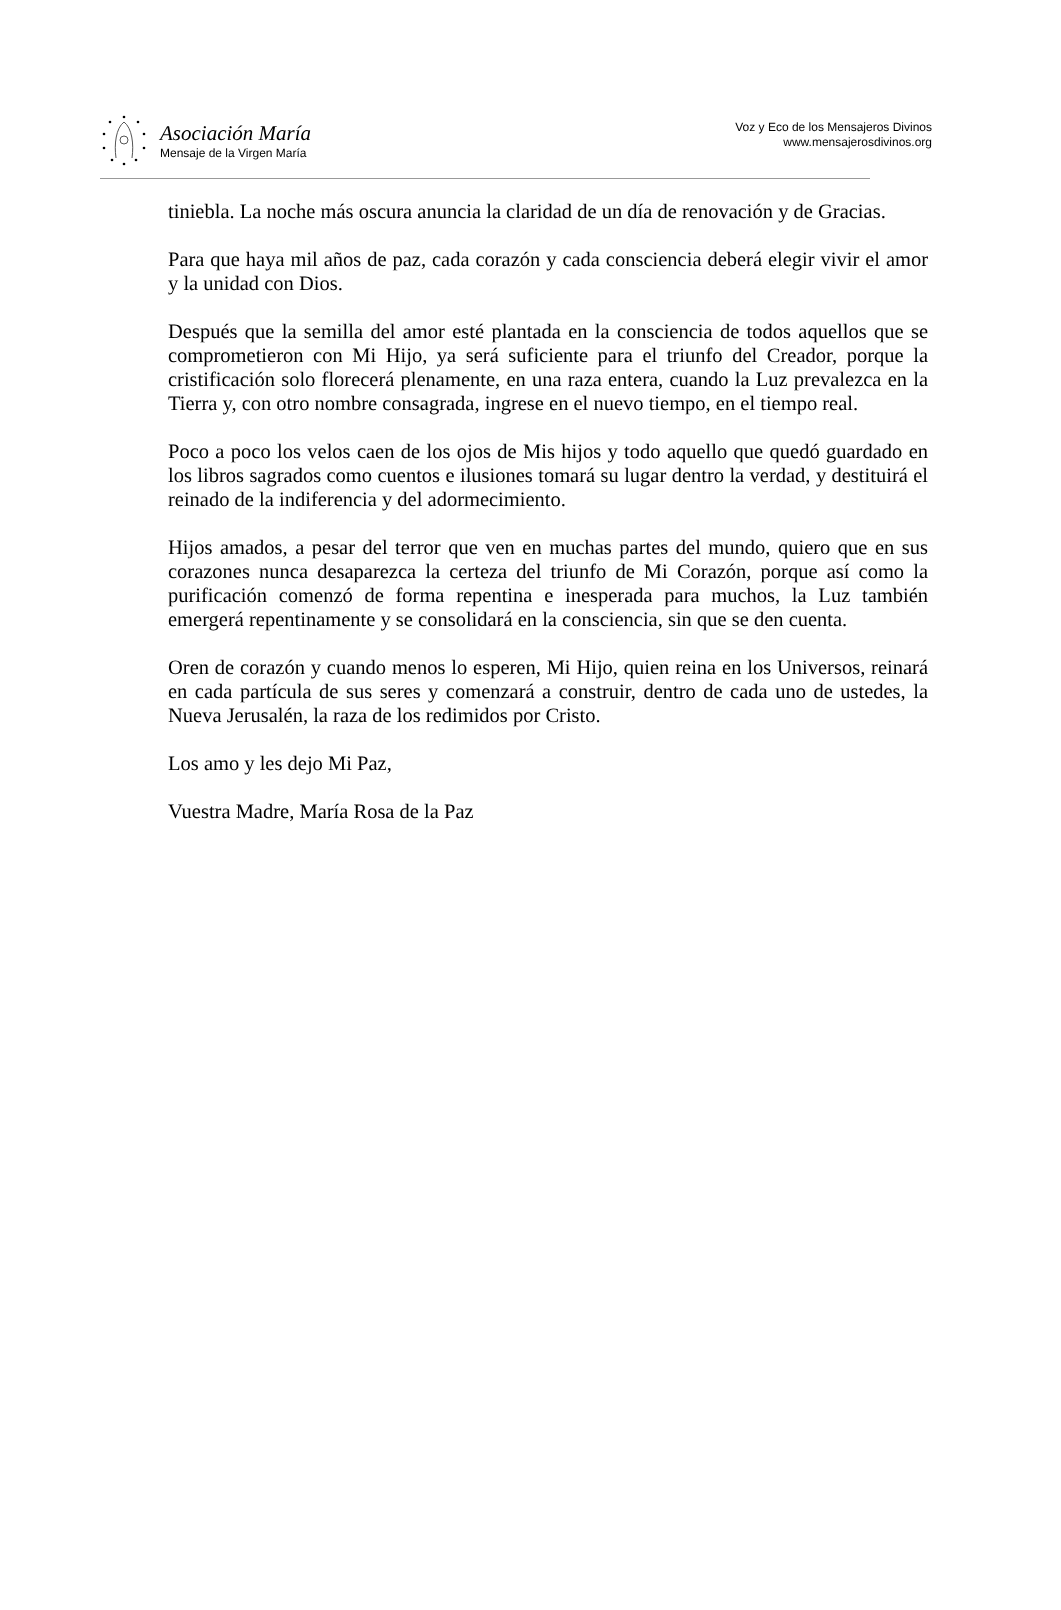Asociación María
Mensaje de la Virgen María
Voz y Eco de los Mensajeros Divinos
www.mensajerosdivinos.org
tiniebla. La noche más oscura anuncia la claridad de un día de renovación y de Gracias.
Para que haya mil años de paz, cada corazón y cada consciencia deberá elegir vivir el amor y la unidad con Dios.
Después que la semilla del amor esté plantada en la consciencia de todos aquellos que se comprometieron con Mi Hijo, ya será suficiente para el triunfo del Creador, porque la cristificación solo florecerá plenamente, en una raza entera, cuando la Luz prevalezca en la Tierra y, con otro nombre consagrada, ingrese en el nuevo tiempo, en el tiempo real.
Poco a poco los velos caen de los ojos de Mis hijos y todo aquello que quedó guardado en los libros sagrados como cuentos e ilusiones tomará su lugar dentro la verdad, y destituirá el reinado de la indiferencia y del adormecimiento.
Hijos amados, a pesar del terror que ven en muchas partes del mundo, quiero que en sus corazones nunca desaparezca la certeza del triunfo de Mi Corazón, porque así como la purificación comenzó de forma repentina e inesperada para muchos, la Luz también emergerá repentinamente y se consolidará en la consciencia, sin que se den cuenta.
Oren de corazón y cuando menos lo esperen, Mi Hijo, quien reina en los Universos, reinará en cada partícula de sus seres y comenzará a construir, dentro de cada uno de ustedes, la Nueva Jerusalén, la raza de los redimidos por Cristo.
Los amo y les dejo Mi Paz,
Vuestra Madre, María Rosa de la Paz